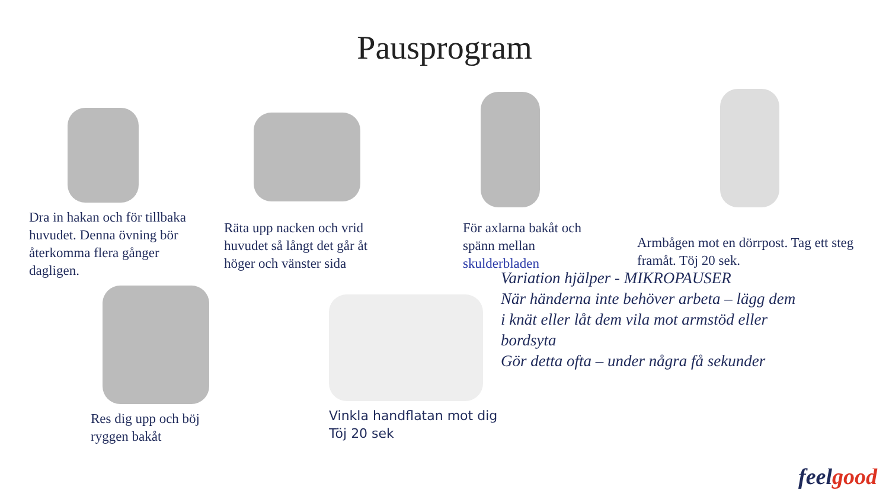Pausprogram
Dra in hakan och för tillbaka huvudet. Denna övning bör återkomma flera gånger dagligen.
Räta upp nacken och vrid huvudet så långt det går åt höger och vänster sida
För axlarna bakåt och spänn mellan skulderbladen
Armbågen mot en dörrpost. Tag ett steg framåt. Töj 20 sek.
Res dig upp och böj ryggen bakåt
Vinkla handflatan mot dig
Töj 20 sek
Variation hjälper - MIKROPAUSER
När händerna inte behöver arbeta – lägg dem i knät eller låt dem vila mot armstöd eller bordsyta
Gör detta ofta – under några få sekunder
feel good